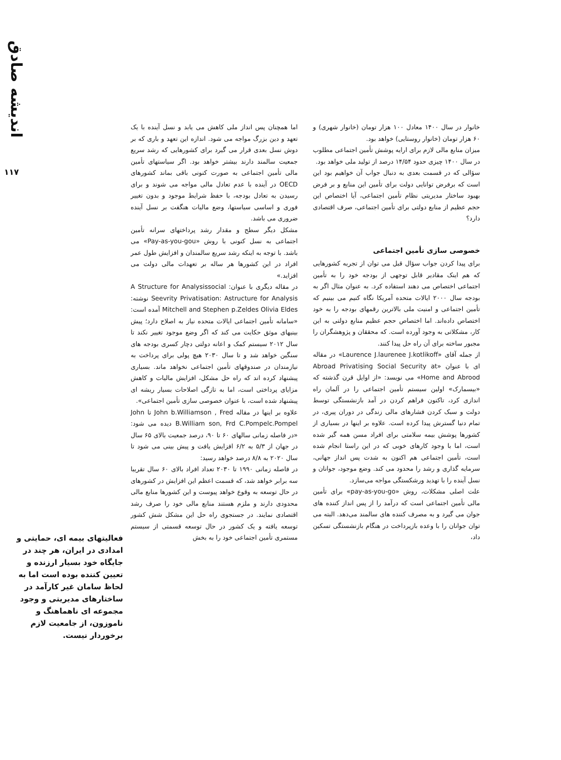اندیشه صادق
۱۱۷
خانوار در سال ۱۴۰۰ معادل ۱۰۰ هزار تومان (خانوار شهری) و ۶۰ هزار تومان (خانوار روستایی) خواهد بود.
میزان منابع مالی لازم برای ارایه پوشش تأمین اجتماعی مطلوب در سال ۱۴۰۰ چیزی حدود ۱۴/۵۴ درصد از تولید ملی خواهد بود.
سؤالی که در قسمت بعدی به دنبال جواب آن خواهیم بود این است که برفرض توانایی دولت برای تأمین این منابع و بر فرض بهبود ساختار مدیریتی نظام تأمین اجتماعی، آیا اختصاص این حجم عظیم از منابع دولتی برای تأمین اجتماعی، صرف اقتصادی دارد؟
خصوصی سازی تأمین اجتماعی
برای پیدا کردن جواب سؤال قبل می توان از تجربه کشورهایی که هم اینک مقادیر قابل توجهی از بودجه خود را به تأمین اجتماعی اختصاص می دهند استفاده کرد. به عنوان مثال اگر به بودجه سال ۲۰۰۰ ایالات متحده آمریکا نگاه کنیم می بینیم که تأمین اجتماعی و امنیت ملی بالاترین رقمهای بودجه را به خود اختصاص داده‌اند. اما اختصاص حجم عظیم منابع دولتی به این کار، مشکلاتی به وجود آورده است. که محققان و پژوهشگران را مجبور ساخته برای آن راه حل پیدا کنند.
از جمله آقای «Laurence J.laurenee J.kotlikoff» در مقاله ای با عنوان «Abroad Privatising Social Security at Home and Abrood» می نویسد: «از اوایل قرن گذشته که «بیسمارک» اولین سیستم تأمین اجتماعی را در آلمان راه اندازی کرد، تاکنون فراهم کردن در آمد بازنشستگی توسط دولت و سبک کردن فشارهای مالی زندگی در دوران پیری، در تمام دنیا گسترش پیدا کرده است. علاوه بر اینها در بسیاری از کشورها پوشش بیمه سلامتی برای افراد مسن همه گیر شده است، اما با وجود کارهای خوبی که در این راستا انجام شده است، تأمین اجتماعی هم اکنون به شدت پس انداز جهانی، سرمایه گذاری و رشد را محدود می کند. وضع موجود، جوانان و نسل آینده را با تهدید ورشکستگی مواجه می‌سازد.
علت اصلی مشکلات، روش «pay-as-you-go» برای تأمین مالی تأمین اجتماعی است که درآمد را از پس انداز کننده های جوان می گیرد و به مصرف کننده های سالمند می‌دهد. البته می توان جوانان را با وعده بازپرداخت در هنگام بازنشستگی تسکین داد،
اما همچنان پس انداز ملی کاهش می یابد و نسل آینده با یک تعهد و دین بزرگ مواجه می شود. اندازه این تعهد و باری که بر دوش نسل بعدی قرار می گیرد برای کشورهایی که رشد سریع جمعیت سالمند دارند بیشتر خواهد بود. اگر سیاستهای تأمین مالی تأمین اجتماعی به صورت کنونی باقی بماند کشورهای OECD در آینده با عدم تعادل مالی مواجه می شوند و برای رسیدن به تعادل بودجه، با حفظ شرایط موجود و بدون تغییر فوری و اساسی سیاستها، وضع مالیات هنگفت بر نسل آینده ضروری می باشد.
مشکل دیگر سطح و مقدار رشد پرداختهای سرانه تأمین اجتماعی به نسل کنونی با روش «Pay-as-you-gou» می باشد. با توجه به اینکه رشد سریع سالمندان و افزایش طول عمر افراد در این کشورها هر ساله بر تعهدات مالی دولت می افزاید.»
در مقاله دیگری با عنوان: A Structure for Analysissocial Seevrity Privatisation: Astructure for Analysis نوشته: Mitchell and Stephen p.Zeldes Olivia Eldes آمده است: «سامانه تأمین اجتماعی ایالات متحده نیاز به اصلاح دارد؛ پیش بینیهای موثق حکایت می کند که اگر وضع موجود تغییر نکند تا سال ۲۰۱۲ سیستم کمک و اعانه دولتی دچار کسری بودجه های سنگین خواهد شد و تا سال ۲۰۳۰ هیچ پولی برای پرداخت به نیازمندان در صندوقهای تأمین اجتماعی نخواهد ماند. بسیاری پیشنهاد کرده اند که راه حل مشکل، افزایش مالیات و کاهش مزایای پرداختی است، اما به تازگی اصلاحات بسیار ریشه ای پیشنهاد شده است، با عنوان خصوصی سازی تأمین اجتماعی».
علاوه بر اینها در مقاله John b.Williamson , Fred تا John B.William son, Frd C.Pompelc.Pompel دیده می شود: «در فاصله زمانی سالهای ۶۰ تا ۹۰، درصد جمعیت بالای ۶۵ سال در جهان از ۵/۳ به ۶/۲ افزایش یافت و پیش بینی می شود تا سال ۲۰۲۰ به ۸/۸ درصد خواهد رسید:
در فاصله زمانی ۱۹۹۰ تا ۲۰۳۰ تعداد افراد بالای ۶۰ سال تقریبا سه برابر خواهد شد، که قسمت اعظم این افزایش در کشورهای در حال توسعه به وقوع خواهد پیوست و این کشورها منابع مالی محدودی دارند و ملزم هستند منابع مالی خود را صرف رشد اقتصادی نمایند. در جستجوی راه حل این مشکل شش کشور توسعه یافته و یک کشور در حال توسعه قسمتی از سیستم مستمری تأمین اجتماعی خود را به بخش
فعالیتهای بیمه ای، حمایتی و امدادی در ایران، هر چند در جایگاه خود بسیار ارزنده و تعیین کننده بوده است اما به لحاظ سامان غیر کارآمد در ساختارهای مدیریتی و وجود مجموعه ای ناهماهنگ و ناموزون، از جامعیت لازم برخوردار نیست.